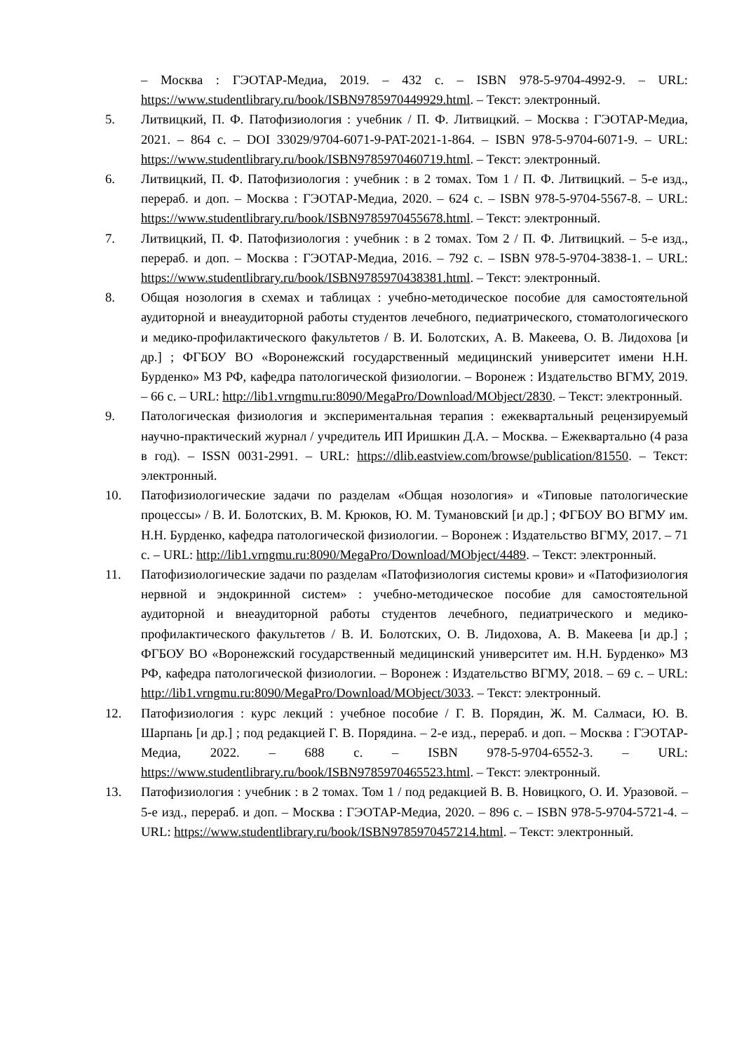– Москва : ГЭОТАР-Медиа, 2019. – 432 с. – ISBN 978-5-9704-4992-9. – URL: https://www.studentlibrary.ru/book/ISBN9785970449929.html. – Текст: электронный.
5. Литвицкий, П. Ф. Патофизиология : учебник / П. Ф. Литвицкий. – Москва : ГЭОТАР-Медиа, 2021. – 864 с. – DOI 33029/9704-6071-9-PAT-2021-1-864. – ISBN 978-5-9704-6071-9. – URL: https://www.studentlibrary.ru/book/ISBN9785970460719.html. – Текст: электронный.
6. Литвицкий, П. Ф. Патофизиология : учебник : в 2 томах. Том 1 / П. Ф. Литвицкий. – 5-е изд., перераб. и доп. – Москва : ГЭОТАР-Медиа, 2020. – 624 с. – ISBN 978-5-9704-5567-8. – URL: https://www.studentlibrary.ru/book/ISBN9785970455678.html. – Текст: электронный.
7. Литвицкий, П. Ф. Патофизиология : учебник : в 2 томах. Том 2 / П. Ф. Литвицкий. – 5-е изд., перераб. и доп. – Москва : ГЭОТАР-Медиа, 2016. – 792 с. – ISBN 978-5-9704-3838-1. – URL: https://www.studentlibrary.ru/book/ISBN9785970438381.html. – Текст: электронный.
8. Общая нозология в схемах и таблицах : учебно-методическое пособие для самостоятельной аудиторной и внеаудиторной работы студентов лечебного, педиатрического, стоматологического и медико-профилактического факультетов / В. И. Болотских, А. В. Макеева, О. В. Лидохова [и др.] ; ФГБОУ ВО «Воронежский государственный медицинский университет имени Н.Н. Бурденко» МЗ РФ, кафедра патологической физиологии. – Воронеж : Издательство ВГМУ, 2019. – 66 с. – URL: http://lib1.vrngmu.ru:8090/MegaPro/Download/MObject/2830. – Текст: электронный.
9. Патологическая физиология и экспериментальная терапия : ежеквартальный рецензируемый научно-практический журнал / учредитель ИП Иришкин Д.А. – Москва. – Ежеквартально (4 раза в год). – ISSN 0031-2991. – URL: https://dlib.eastview.com/browse/publication/81550. – Текст: электронный.
10. Патофизиологические задачи по разделам «Общая нозология» и «Типовые патологические процессы» / В. И. Болотских, В. М. Крюков, Ю. М. Тумановский [и др.] ; ФГБОУ ВО ВГМУ им. Н.Н. Бурденко, кафедра патологической физиологии. – Воронеж : Издательство ВГМУ, 2017. – 71 с. – URL: http://lib1.vrngmu.ru:8090/MegaPro/Download/MObject/4489. – Текст: электронный.
11. Патофизиологические задачи по разделам «Патофизиология системы крови» и «Патофизиология нервной и эндокринной систем» : учебно-методическое пособие для самостоятельной аудиторной и внеаудиторной работы студентов лечебного, педиатрического и медико-профилактического факультетов / В. И. Болотских, О. В. Лидохова, А. В. Макеева [и др.] ; ФГБОУ ВО «Воронежский государственный медицинский университет им. Н.Н. Бурденко» МЗ РФ, кафедра патологической физиологии. – Воронеж : Издательство ВГМУ, 2018. – 69 с. – URL: http://lib1.vrngmu.ru:8090/MegaPro/Download/MObject/3033. – Текст: электронный.
12. Патофизиология : курс лекций : учебное пособие / Г. В. Порядин, Ж. М. Салмаси, Ю. В. Шарпань [и др.] ; под редакцией Г. В. Порядина. – 2-е изд., перераб. и доп. – Москва : ГЭОТАР-Медиа, 2022. – 688 с. – ISBN 978-5-9704-6552-3. – URL: https://www.studentlibrary.ru/book/ISBN9785970465523.html. – Текст: электронный.
13. Патофизиология : учебник : в 2 томах. Том 1 / под редакцией В. В. Новицкого, О. И. Уразовой. – 5-е изд., перераб. и доп. – Москва : ГЭОТАР-Медиа, 2020. – 896 с. – ISBN 978-5-9704-5721-4. – URL: https://www.studentlibrary.ru/book/ISBN9785970457214.html. – Текст: электронный.